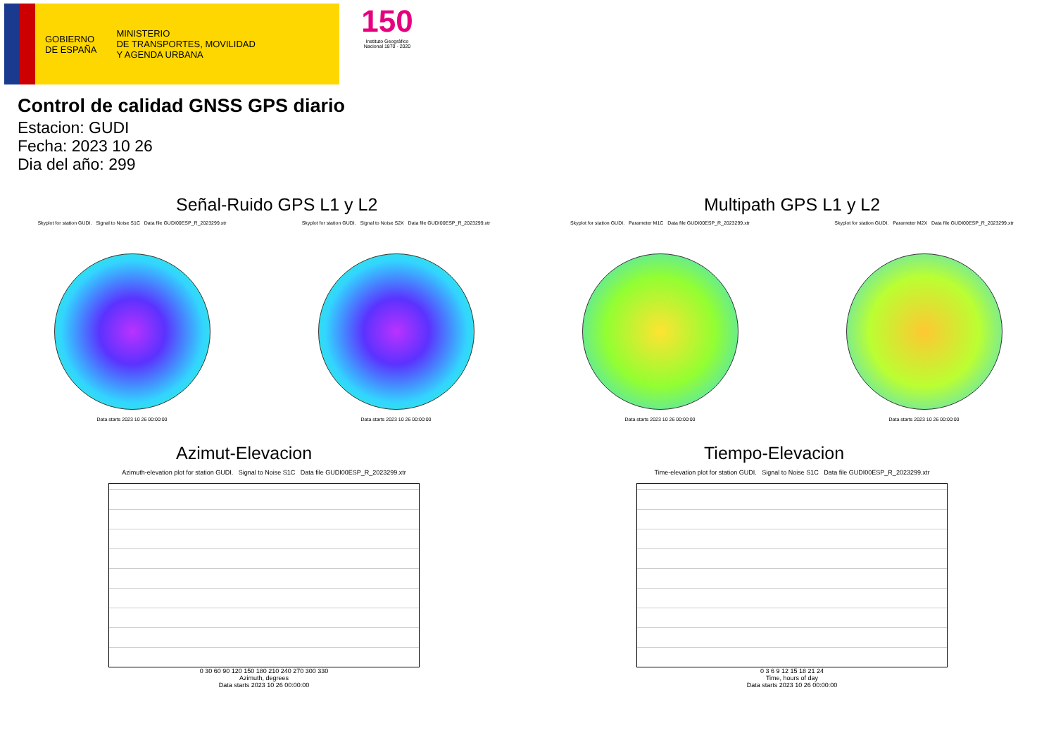GOBIERNO
DE ESPAÑA
MINISTERIO
DE TRANSPORTES, MOVILIDAD
Y AGENDA URBANA
150
Instituto Geográfico
Nacional 1870 · 2020
Control de calidad GNSS GPS diario
Estacion: GUDI
Fecha: 2023 10 26
Dia del año: 299
Señal-Ruido GPS L1 y L2
Skyplot for station GUDI. Signal to Noise S1C Data file GUDI00ESP_R_2023299.xtr
Data starts 2023 10 26 00:00:00
Skyplot for station GUDI. Signal to Noise S2X Data file GUDI00ESP_R_2023299.xtr
Data starts 2023 10 26 00:00:00
Multipath GPS L1 y L2
Skyplot for station GUDI. Parameter M1C Data file GUDI00ESP_R_2023299.xtr
Data starts 2023 10 26 00:00:00
Skyplot for station GUDI. Parameter M2X Data file GUDI00ESP_R_2023299.xtr
Data starts 2023 10 26 00:00:00
Azimut-Elevacion
Azimuth-elevation plot for station GUDI. Signal to Noise S1C Data file GUDI00ESP_R_2023299.xtr
0 30 60 90 120 150 180 210 240 270 300 330
Azimuth, degrees
Data starts 2023 10 26 00:00:00
Tiempo-Elevacion
Time-elevation plot for station GUDI. Signal to Noise S1C Data file GUDI00ESP_R_2023299.xtr
0 3 6 9 12 15 18 21 24
Time, hours of day
Data starts 2023 10 26 00:00:00